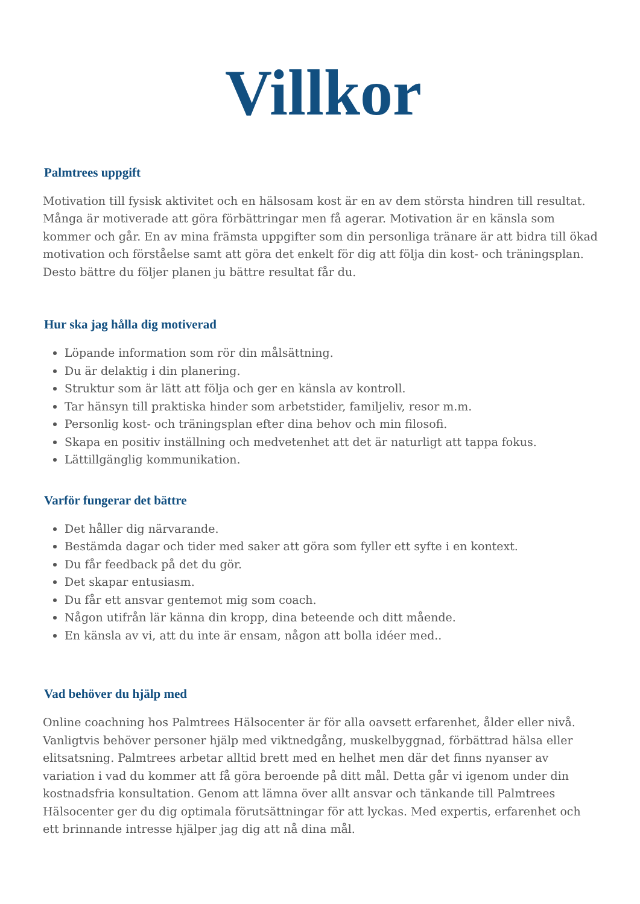Villkor
Palmtrees uppgift
Motivation till fysisk aktivitet och en hälsosam kost är en av dem största hindren till resultat. Många är motiverade att göra förbättringar men få agerar. Motivation är en känsla som kommer och går. En av mina främsta uppgifter som din personliga tränare är att bidra till ökad motivation och förståelse samt att göra det enkelt för dig att följa din kost- och träningsplan. Desto bättre du följer planen ju bättre resultat får du.
Hur ska jag hålla dig motiverad
Löpande information som rör din målsättning.
Du är delaktig i din planering.
Struktur som är lätt att följa och ger en känsla av kontroll.
Tar hänsyn till praktiska hinder som arbetstider, familjeliv, resor m.m.
Personlig kost- och träningsplan efter dina behov och min filosofi.
Skapa en positiv inställning och medvetenhet att det är naturligt att tappa fokus.
Lättillgänglig kommunikation.
Varför fungerar det bättre
Det håller dig närvarande.
Bestämda dagar och tider med saker att göra som fyller ett syfte i en kontext.
Du får feedback på det du gör.
Det skapar entusiasm.
Du får ett ansvar gentemot mig som coach.
Någon utifrån lär känna din kropp, dina beteende och ditt mående.
En känsla av vi, att du inte är ensam, någon att bolla idéer med..
Vad behöver du hjälp med
Online coachning hos Palmtrees Hälsocenter är för alla oavsett erfarenhet, ålder eller nivå. Vanligtvis behöver personer hjälp med viktnedgång, muskelbyggnad, förbättrad hälsa eller elitsatsning. Palmtrees arbetar alltid brett med en helhet men där det finns nyanser av variation i vad du kommer att få göra beroende på ditt mål. Detta går vi igenom under din kostnadsfria konsultation. Genom att lämna över allt ansvar och tänkande till Palmtrees Hälsocenter ger du dig optimala förutsättningar för att lyckas. Med expertis, erfarenhet och ett brinnande intresse hjälper jag dig att nå dina mål.